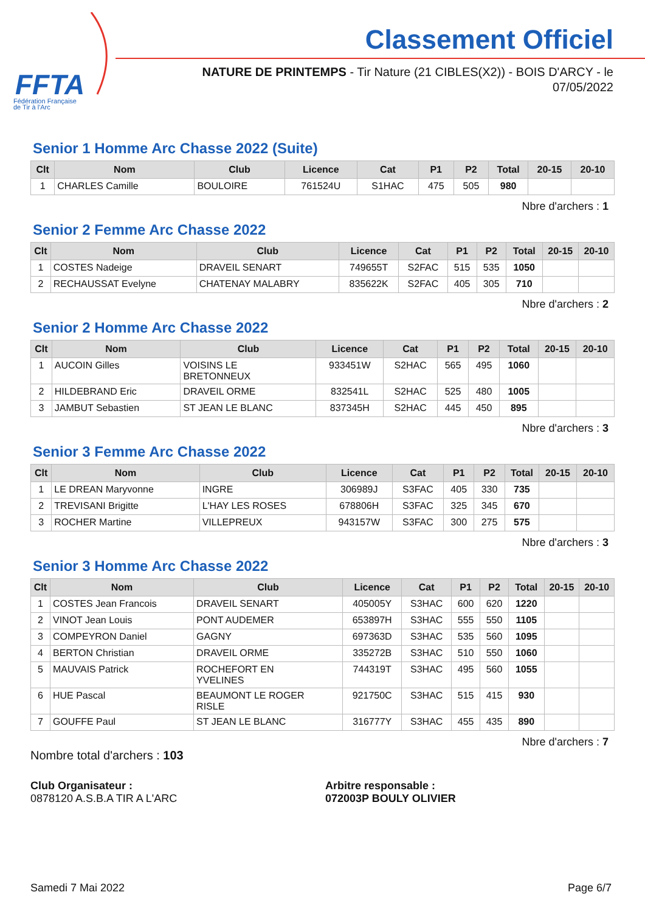FFTA
Fédération Française
de Tir à l'Arc
Classement Officiel
NATURE DE PRINTEMPS - Tir Nature (21 CIBLES(X2)) - BOIS D'ARCY - le 07/05/2022
Senior 1 Homme Arc Chasse 2022 (Suite)
| Clt | Nom | Club | Licence | Cat | P1 | P2 | Total | 20-15 | 20-10 |
| --- | --- | --- | --- | --- | --- | --- | --- | --- | --- |
| 1 | CHARLES Camille | BOULOIRE | 761524U | S1HAC | 475 | 505 | 980 | | |
Nbre d'archers : 1
Senior 2 Femme Arc Chasse 2022
| Clt | Nom | Club | Licence | Cat | P1 | P2 | Total | 20-15 | 20-10 |
| --- | --- | --- | --- | --- | --- | --- | --- | --- | --- |
| 1 | COSTES Nadeige | DRAVEIL SENART | 749655T | S2FAC | 515 | 535 | 1050 | | |
| 2 | RECHAUSSAT Evelyne | CHATENAY MALABRY | 835622K | S2FAC | 405 | 305 | 710 | | |
Nbre d'archers : 2
Senior 2 Homme Arc Chasse 2022
| Clt | Nom | Club | Licence | Cat | P1 | P2 | Total | 20-15 | 20-10 |
| --- | --- | --- | --- | --- | --- | --- | --- | --- | --- |
| 1 | AUCOIN Gilles | VOISINS LE BRETONNEUX | 933451W | S2HAC | 565 | 495 | 1060 | | |
| 2 | HILDEBRAND Eric | DRAVEIL ORME | 832541L | S2HAC | 525 | 480 | 1005 | | |
| 3 | JAMBUT Sebastien | ST JEAN LE BLANC | 837345H | S2HAC | 445 | 450 | 895 | | |
Nbre d'archers : 3
Senior 3 Femme Arc Chasse 2022
| Clt | Nom | Club | Licence | Cat | P1 | P2 | Total | 20-15 | 20-10 |
| --- | --- | --- | --- | --- | --- | --- | --- | --- | --- |
| 1 | LE DREAN Maryvonne | INGRE | 306989J | S3FAC | 405 | 330 | 735 | | |
| 2 | TREVISANI Brigitte | L'HAY LES ROSES | 678806H | S3FAC | 325 | 345 | 670 | | |
| 3 | ROCHER Martine | VILLEPREUX | 943157W | S3FAC | 300 | 275 | 575 | | |
Nbre d'archers : 3
Senior 3 Homme Arc Chasse 2022
| Clt | Nom | Club | Licence | Cat | P1 | P2 | Total | 20-15 | 20-10 |
| --- | --- | --- | --- | --- | --- | --- | --- | --- | --- |
| 1 | COSTES Jean Francois | DRAVEIL SENART | 405005Y | S3HAC | 600 | 620 | 1220 | | |
| 2 | VINOT Jean Louis | PONT AUDEMER | 653897H | S3HAC | 555 | 550 | 1105 | | |
| 3 | COMPEYRON Daniel | GAGNY | 697363D | S3HAC | 535 | 560 | 1095 | | |
| 4 | BERTON Christian | DRAVEIL ORME | 335272B | S3HAC | 510 | 550 | 1060 | | |
| 5 | MAUVAIS Patrick | ROCHEFORT EN YVELINES | 744319T | S3HAC | 495 | 560 | 1055 | | |
| 6 | HUE Pascal | BEAUMONT LE ROGER RISLE | 921750C | S3HAC | 515 | 415 | 930 | | |
| 7 | GOUFFE Paul | ST JEAN LE BLANC | 316777Y | S3HAC | 455 | 435 | 890 | | |
Nbre d'archers : 7
Nombre total d'archers : 103
Club Organisateur :
0878120 A.S.B.A TIR A L'ARC
Arbitre responsable :
072003P BOULY OLIVIER
Samedi 7 Mai 2022 Page 6/7